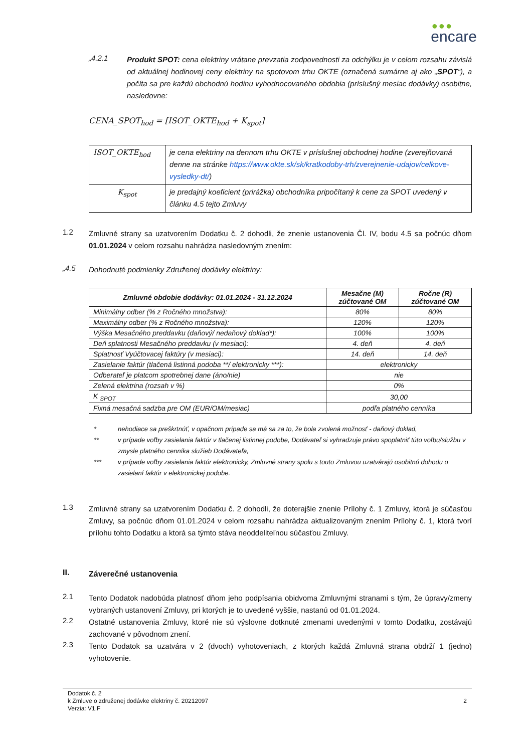●●●
encare
„4.2.1
Produkt SPOT: cena elektriny vrátane prevzatia zodpovednosti za odchýlku je v celom rozsahu závislá od aktuálnej hodinovej ceny elektriny na spotovom trhu OKTE (označená sumárne aj ako „SPOT“), a počíta sa pre každú obchodnú hodinu vyhodnocovaného obdobia (príslušný mesiac dodávky) osobitne, nasledovne:
CENA_SPOT<sub>hod</sub> = [ISOT_OKTE<sub>hod</sub> + K<sub>spot</sub>]
| ISOT_OKTE<sub>hod</sub> | je cena elektriny na dennom trhu OKTE v príslušnej obchodnej hodine (zverejňovaná denne na stránke https://www.okte.sk/sk/kratkodoby-trh/zverejnenie-udajov/celkove-vysledky-dt/ ) |
| K<sub>spot</sub> | je predajný koeficient (prirážka) obchodníka pripočítaný k cene za SPOT uvedený v článku 4.5 tejto Zmluvy |
1.2
Zmluvné strany sa uzatvorením Dodatku č. 2 dohodli, že znenie ustanovenia Čl. IV, bodu 4.5 sa počnúc dňom 01.01.2024 v celom rozsahu nahrádza nasledovným znením:
„4.5
Dohodnuté podmienky Združenej dodávky elektriny:
| Zmluvné obdobie dodávky: 01.01.2024 - 31.12.2024 | Mesačne (M) zúčtované OM | Ročne (R) zúčtované OM |
| --- | --- | --- |
| Minimálny odber (% z Ročného množstva): | 80% | 80% |
| Maximálny odber (% z Ročného množstva): | 120% | 120% |
| Výška Mesačného preddavku (daňový/ nedaňový doklad*): | 100% | 100% |
| Deň splatnosti Mesačného preddavku (v mesiaci): | 4. deň | 4. deň |
| Splatnosť Vyúčtovacej faktúry (v mesiaci): | 14. deň | 14. deň |
| Zasielanie faktúr (tlačená listinná podoba **/ elektronicky ***): | elektronicky | |
| Odberateľ je platcom spotrebnej dane (áno/nie) | nie | |
| Zelená elektrina (rozsah v %) | 0% | |
| K <sub>SPOT</sub> | 30,00 | |
| Fixná mesačná sadzba pre OM (EUR/OM/mesiac) | podľa platného cenníka | |
* nehodiace sa preškrtnúť, v opačnom prípade sa má sa za to, že bola zvolená možnosť - daňový doklad,
** v prípade voľby zasielania faktúr v tlačenej listinnej podobe, Dodávateľ si vyhradzuje právo spoplatniť túto voľbu/službu v zmysle platného cenníka služieb Dodávateľa,
*** v prípade voľby zasielania faktúr elektronicky, Zmluvné strany spolu s touto Zmluvou uzatvárajú osobitnú dohodu o zasielaní faktúr v elektronickej podobe.
1.3
Zmluvné strany sa uzatvorením Dodatku č. 2 dohodli, že doterajšie znenie Prílohy č. 1 Zmluvy, ktorá je súčasťou Zmluvy, sa počnúc dňom 01.01.2024 v celom rozsahu nahrádza aktualizovaným znením Prílohy č. 1, ktorá tvorí prílohu tohto Dodatku a ktorá sa týmto stáva neoddeliteľnou súčasťou Zmluvy.
II.
Záverečné ustanovenia
2.1
Tento Dodatok nadobúda platnosť dňom jeho podpísania obidvoma Zmluvnými stranami s tým, že úpravy/zmeny vybraných ustanovení Zmluvy, pri ktorých je to uvedené vyššie, nastanú od 01.01.2024.
2.2
Ostatné ustanovenia Zmluvy, ktoré nie sú výslovne dotknuté zmenami uvedenými v tomto Dodatku, zostávajú zachované v pôvodnom znení.
2.3
Tento Dodatok sa uzatvára v 2 (dvoch) vyhotoveniach, z ktorých každá Zmluvná strana obdrží 1 (jedno) vyhotovenie.
Dodatok č. 2
k Zmluve o združenej dodávke elektriny č. 20212097
Verzia: V1.F
2